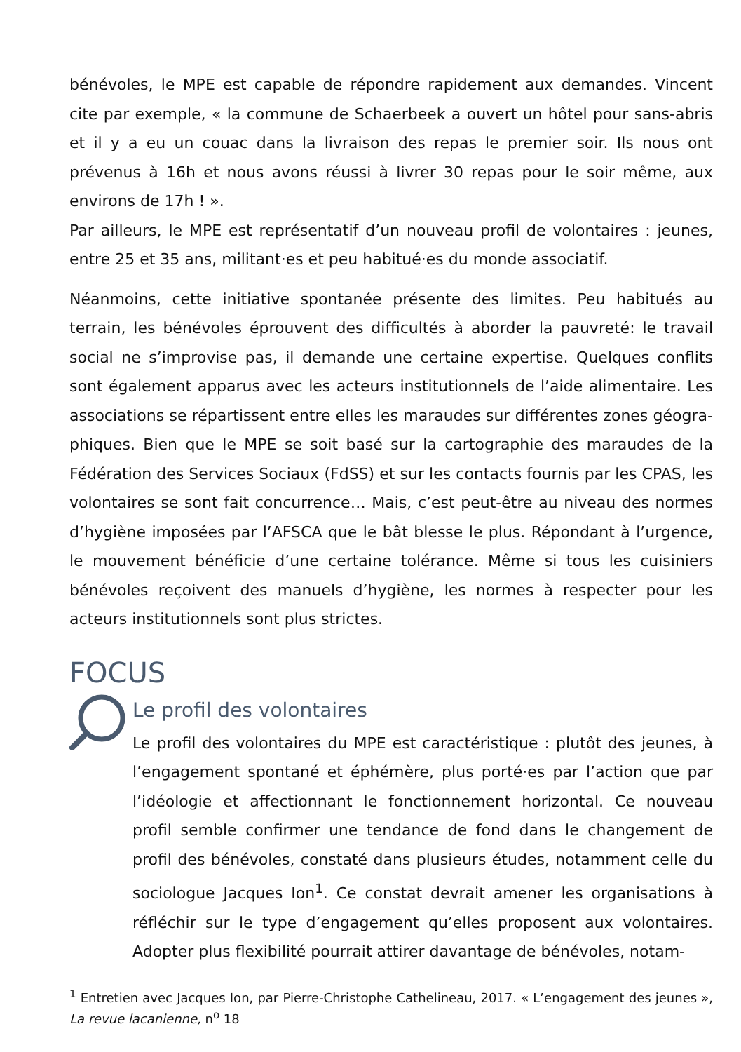bénévoles, le MPE est capable de répondre rapidement aux demandes. Vincent cite par exemple, « la commune de Schaerbeek a ouvert un hôtel pour sans-abris et il y a eu un couac dans la livraison des repas le premier soir. Ils nous ont prévenus à 16h et nous avons réussi à livrer 30 repas pour le soir même, aux environs de 17h ! ».
Par ailleurs, le MPE est représentatif d’un nouveau profil de volontaires : jeunes, entre 25 et 35 ans, militant·es et peu habitué·es du monde associatif.
Néanmoins, cette initiative spontanée présente des limites. Peu habitués au terrain, les bénévoles éprouvent des difficultés à aborder la pauvreté: le travail social ne s’improvise pas, il demande une certaine expertise. Quelques conflits sont également apparus avec les acteurs institutionnels de l’aide alimentaire. Les associations se répartissent entre elles les maraudes sur différentes zones géogra-phiques. Bien que le MPE se soit basé sur la cartographie des maraudes de la Fédération des Services Sociaux (FdSS) et sur les contacts fournis par les CPAS, les volontaires se sont fait concurrence… Mais, c’est peut-être au niveau des normes d’hygiène imposées par l’AFSCA que le bât blesse le plus. Répondant à l’urgence, le mouvement bénéficie d’une certaine tolérance. Même si tous les cuisiniers bénévoles reçoivent des manuels d’hygiène, les normes à respecter pour les acteurs institutionnels sont plus strictes.
FOCUS
Le profil des volontaires
Le profil des volontaires du MPE est caractéristique : plutôt des jeunes, à l’engagement spontané et éphémère, plus porté·es par l’action que par l’idéologie et affectionnant le fonctionnement horizontal. Ce nouveau profil semble confirmer une tendance de fond dans le changement de profil des bénévoles, constaté dans plusieurs études, notamment celle du sociologue Jacques Ion<sup>1</sup>. Ce constat devrait amener les organisations à réfléchir sur le type d’engagement qu’elles proposent aux volontaires. Adopter plus flexibilité pourrait attirer davantage de bénévoles, notam-
<sup>1</sup> Entretien avec Jacques Ion, par Pierre-Christophe Cathelineau, 2017. « L’engagement des jeunes », La revue lacanienne, n<sup>o</sup> 18